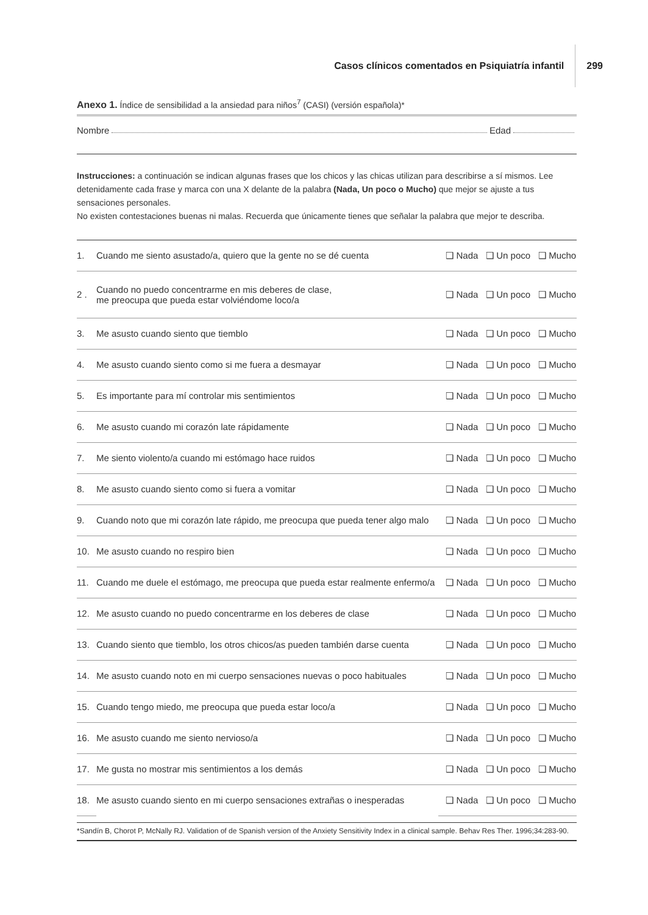Casos clínicos comentados en Psiquiatría infantil 299
Anexo 1. Índice de sensibilidad a la ansiedad para niños<sup>7</sup> (CASI) (versión española)*
Nombre Edad
Instrucciones: a continuación se indican algunas frases que los chicos y las chicas utilizan para describirse a sí mismos. Lee detenidamente cada frase y marca con una X delante de la palabra (Nada, Un poco o Mucho) que mejor se ajuste a tus sensaciones personales.
No existen contestaciones buenas ni malas. Recuerda que únicamente tienes que señalar la palabra que mejor te describa.
| 1. | Cuando me siento asustado/a, quiero que la gente no se dé cuenta | ❑ Nada | ❑ Un poco | ❑ Mucho |
| 2 . | Cuando no puedo concentrarme en mis deberes de clase, me preocupa que pueda estar volviéndome loco/a | ❑ Nada | ❑ Un poco | ❑ Mucho |
| 3. | Me asusto cuando siento que tiemblo | ❑ Nada | ❑ Un poco | ❑ Mucho |
| 4. | Me asusto cuando siento como si me fuera a desmayar | ❑ Nada | ❑ Un poco | ❑ Mucho |
| 5. | Es importante para mí controlar mis sentimientos | ❑ Nada | ❑ Un poco | ❑ Mucho |
| 6. | Me asusto cuando mi corazón late rápidamente | ❑ Nada | ❑ Un poco | ❑ Mucho |
| 7. | Me siento violento/a cuando mi estómago hace ruidos | ❑ Nada | ❑ Un poco | ❑ Mucho |
| 8. | Me asusto cuando siento como si fuera a vomitar | ❑ Nada | ❑ Un poco | ❑ Mucho |
| 9. | Cuando noto que mi corazón late rápido, me preocupa que pueda tener algo malo | ❑ Nada | ❑ Un poco | ❑ Mucho |
| 10. | Me asusto cuando no respiro bien | ❑ Nada | ❑ Un poco | ❑ Mucho |
| 11. | Cuando me duele el estómago, me preocupa que pueda estar realmente enfermo/a | ❑ Nada | ❑ Un poco | ❑ Mucho |
| 12. | Me asusto cuando no puedo concentrarme en los deberes de clase | ❑ Nada | ❑ Un poco | ❑ Mucho |
| 13. | Cuando siento que tiemblo, los otros chicos/as pueden también darse cuenta | ❑ Nada | ❑ Un poco | ❑ Mucho |
| 14. | Me asusto cuando noto en mi cuerpo sensaciones nuevas o poco habituales | ❑ Nada | ❑ Un poco | ❑ Mucho |
| 15. | Cuando tengo miedo, me preocupa que pueda estar loco/a | ❑ Nada | ❑ Un poco | ❑ Mucho |
| 16. | Me asusto cuando me siento nervioso/a | ❑ Nada | ❑ Un poco | ❑ Mucho |
| 17. | Me gusta no mostrar mis sentimientos a los demás | ❑ Nada | ❑ Un poco | ❑ Mucho |
| 18. | Me asusto cuando siento en mi cuerpo sensaciones extrañas o inesperadas | ❑ Nada | ❑ Un poco | ❑ Mucho |
*Sandín B, Chorot P, McNally RJ. Validation of de Spanish version of the Anxiety Sensitivity Index in a clinical sample. Behav Res Ther. 1996;34:283-90.